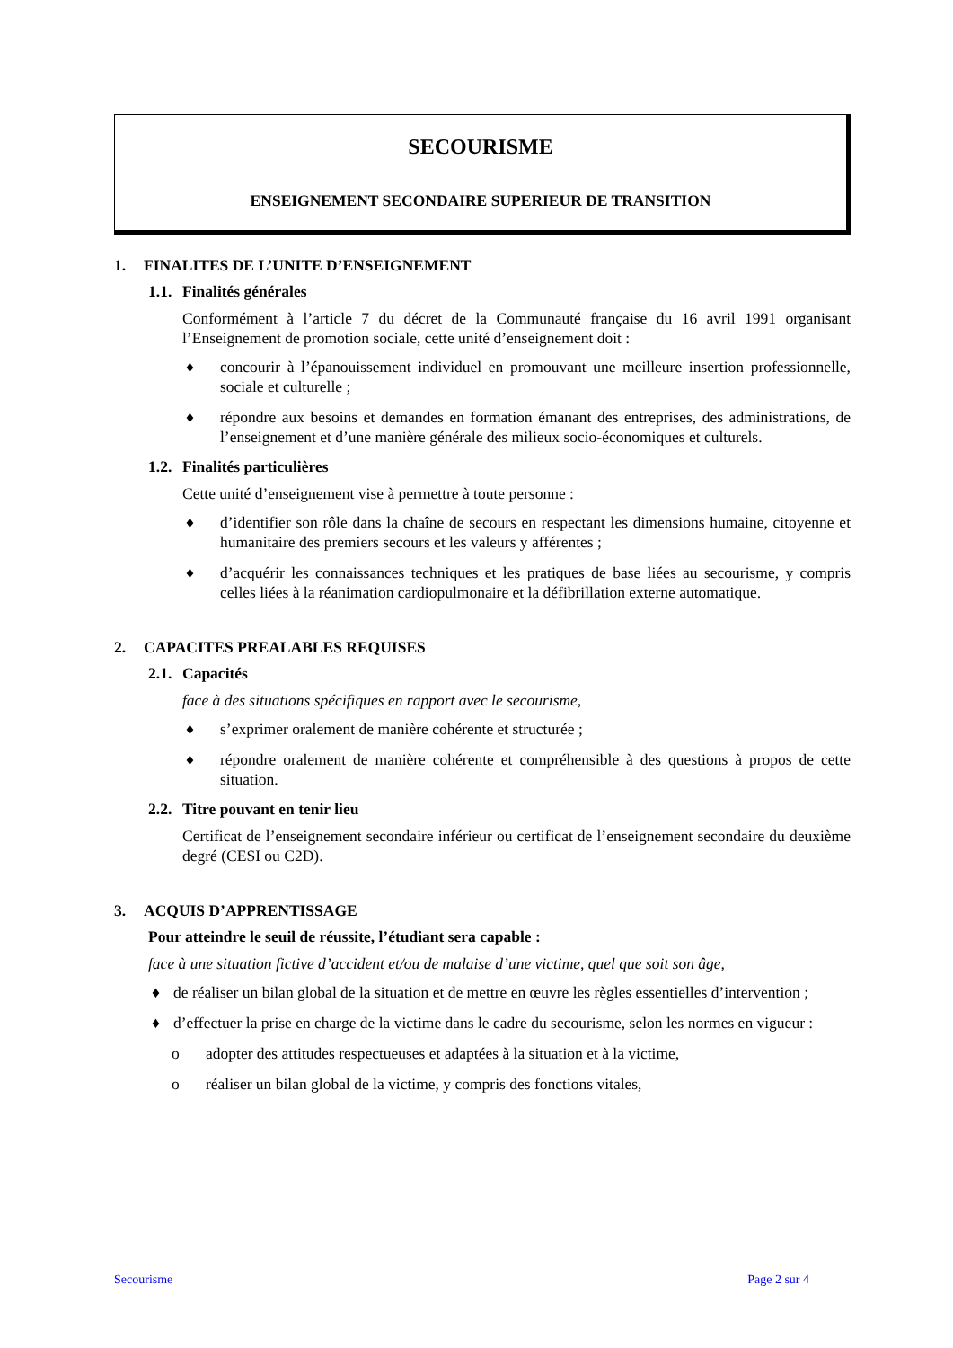SECOURISME
ENSEIGNEMENT SECONDAIRE SUPERIEUR DE TRANSITION
1. FINALITES DE L’UNITE D’ENSEIGNEMENT
1.1. Finalités générales
Conformément à l’article 7 du décret de la Communauté française du 16 avril 1991 organisant l’Enseignement de promotion sociale, cette unité d’enseignement doit :
♦ concourir à l’épanouissement individuel en promouvant une meilleure insertion professionnelle, sociale et culturelle ;
♦ répondre aux besoins et demandes en formation émanant des entreprises, des administrations, de l’enseignement et d’une manière générale des milieux socio-économiques et culturels.
1.2. Finalités particulières
Cette unité d’enseignement vise à permettre à toute personne :
♦ d’identifier son rôle dans la chaîne de secours en respectant les dimensions humaine, citoyenne et humanitaire des premiers secours et les valeurs y afférentes ;
♦ d’acquérir les connaissances techniques et les pratiques de base liées au secourisme, y compris celles liées à la réanimation cardiopulmonaire et la défibrillation externe automatique.
2. CAPACITES PREALABLES REQUISES
2.1. Capacités
face à des situations spécifiques en rapport avec le secourisme,
♦ s’exprimer oralement de manière cohérente et structurée ;
♦ répondre oralement de manière cohérente et compréhensible à des questions à propos de cette situation.
2.2. Titre pouvant en tenir lieu
Certificat de l’enseignement secondaire inférieur ou certificat de l’enseignement secondaire du deuxième degré (CESI ou C2D).
3. ACQUIS D’APPRENTISSAGE
Pour atteindre le seuil de réussite, l’étudiant sera capable :
face à une situation fictive d’accident et/ou de malaise d’une victime, quel que soit son âge,
♦ de réaliser un bilan global de la situation et de mettre en œuvre les règles essentielles d’intervention ;
♦ d’effectuer la prise en charge de la victime dans le cadre du secourisme, selon les normes en vigueur :
o adopter des attitudes respectueuses et adaptées à la situation et à la victime,
o réaliser un bilan global de la victime, y compris des fonctions vitales,
Secourisme Page 2 sur 4